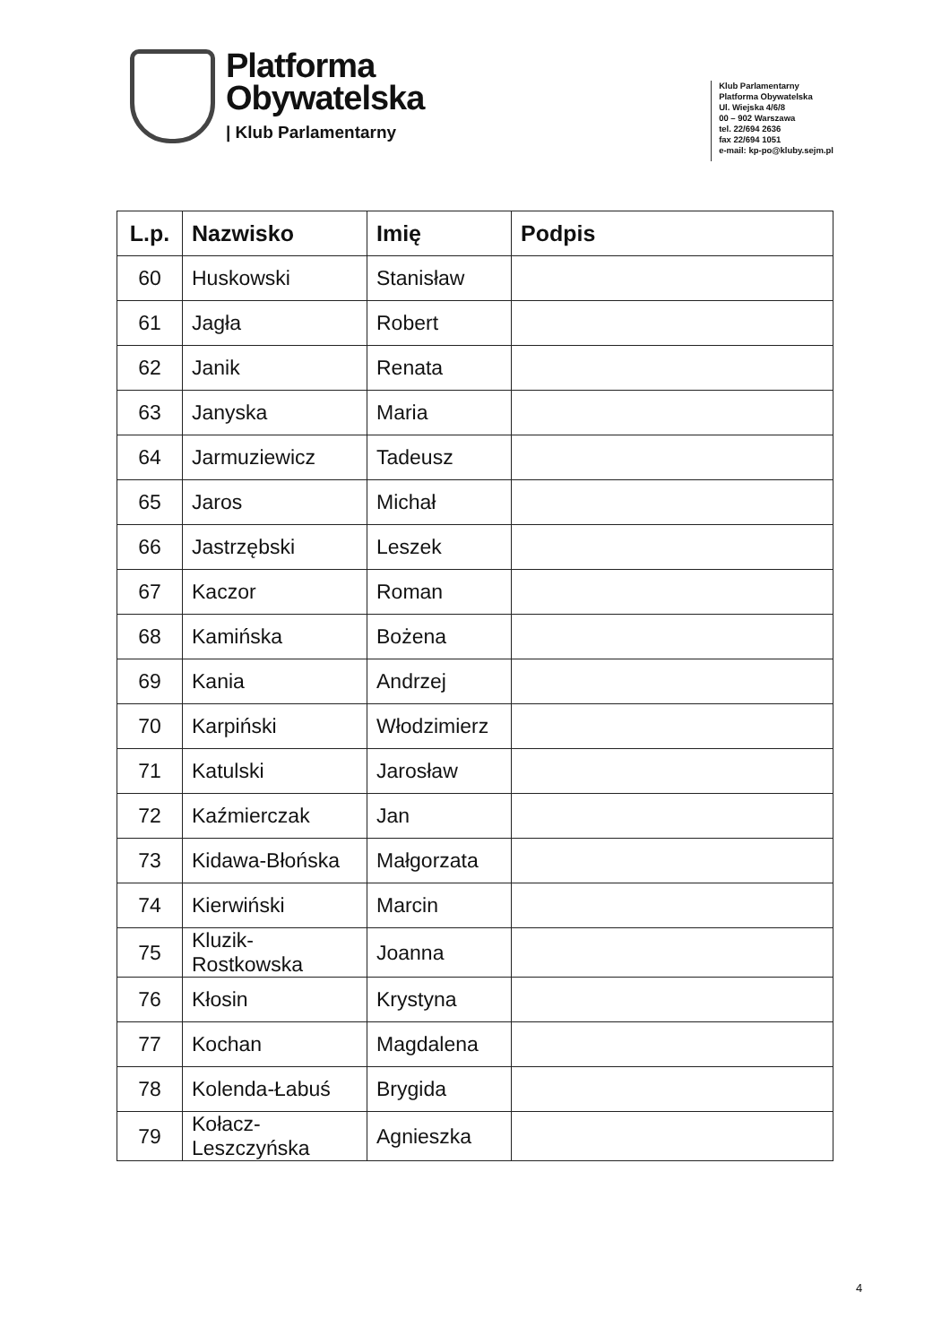Platforma
Obywatelska
| Klub Parlamentarny
Klub Parlamentarny
Platforma Obywatelska
Ul. Wiejska 4/6/8
00 – 902 Warszawa
tel. 22/694 2636
fax 22/694 1051
e-mail: kp-po@kluby.sejm.pl
| L.p. | Nazwisko | Imię | Podpis |
| --- | --- | --- | --- |
| 60 | Huskowski | Stanisław | |
| 61 | Jagła | Robert | |
| 62 | Janik | Renata | |
| 63 | Janyska | Maria | |
| 64 | Jarmuziewicz | Tadeusz | |
| 65 | Jaros | Michał | |
| 66 | Jastrzębski | Leszek | |
| 67 | Kaczor | Roman | |
| 68 | Kamińska | Bożena | |
| 69 | Kania | Andrzej | |
| 70 | Karpiński | Włodzimierz | |
| 71 | Katulski | Jarosław | |
| 72 | Kaźmierczak | Jan | |
| 73 | Kidawa-Błońska | Małgorzata | |
| 74 | Kierwiński | Marcin | |
| 75 | Kluzik- Rostkowska | Joanna | |
| 76 | Kłosin | Krystyna | |
| 77 | Kochan | Magdalena | |
| 78 | Kolenda-Łabuś | Brygida | |
| 79 | Kołacz- Leszczyńska | Agnieszka | |
4